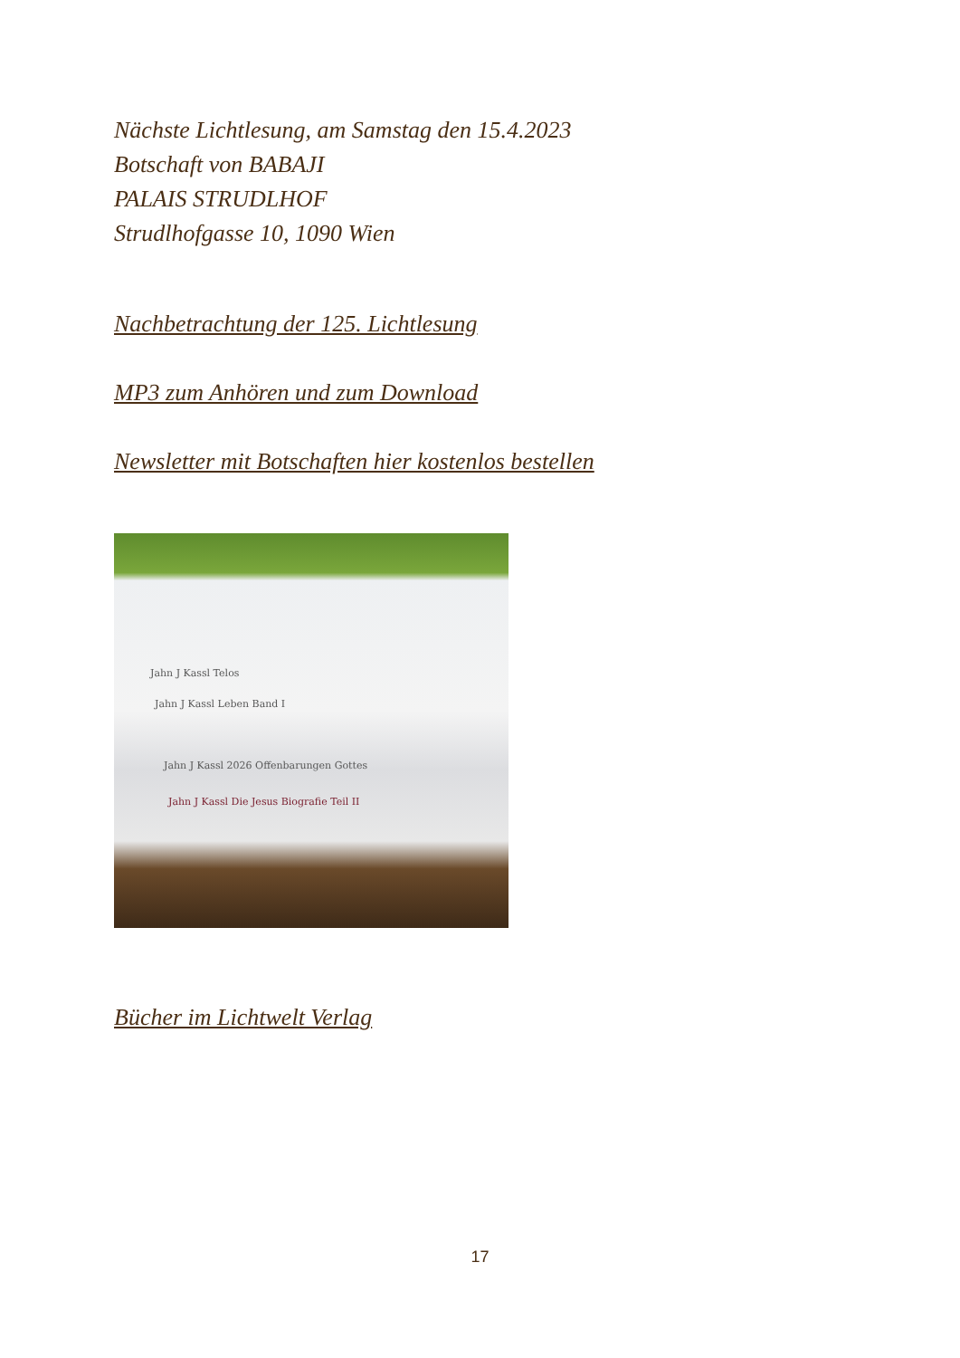Nächste Lichtlesung, am Samstag den 15.4.2023
Botschaft von BABAJI
PALAIS STRUDLHOF
Strudlhofgasse 10, 1090 Wien
Nachbetrachtung der 125. Lichtlesung
MP3 zum Anhören und zum Download
Newsletter mit Botschaften hier kostenlos bestellen
Jahn J Kassl Telos
Jahn J Kassl Leben Band I
Jahn J Kassl 2026 Offenbarungen Gottes
Jahn J Kassl Die Jesus Biografie Teil II
Bücher im Lichtwelt Verlag
17